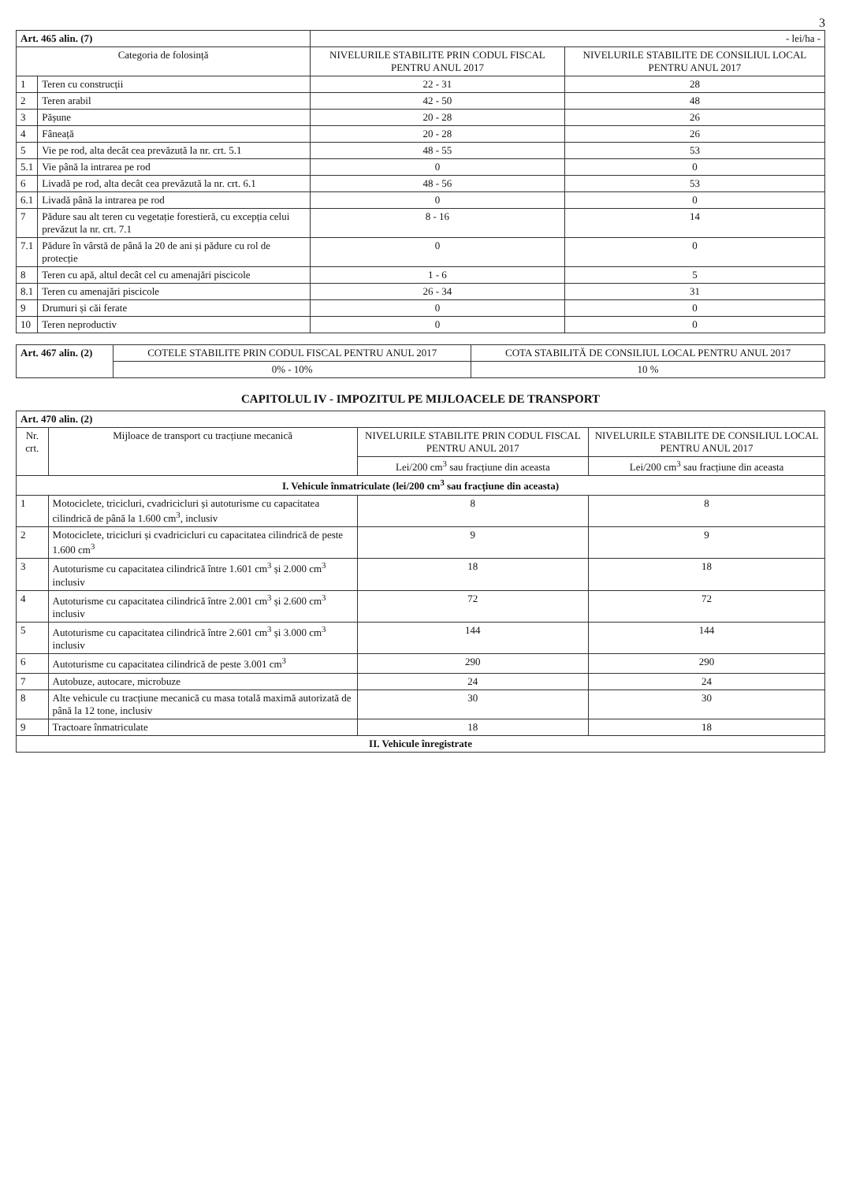3
| Art. 465 alin. (7) | | - lei/ha - | |
| Categoria de folosință | | NIVELURILE STABILITE PRIN CODUL FISCAL PENTRU ANUL 2017 | NIVELURILE STABILITE DE CONSILIUL LOCAL PENTRU ANUL 2017 |
| 1 | Teren cu construcții | 22 - 31 | 28 |
| 2 | Teren arabil | 42 - 50 | 48 |
| 3 | Pășune | 20 - 28 | 26 |
| 4 | Fâneață | 20 - 28 | 26 |
| 5 | Vie pe rod, alta decât cea prevăzută la nr. crt. 5.1 | 48 - 55 | 53 |
| 5.1 | Vie până la intrarea pe rod | 0 | 0 |
| 6 | Livadă pe rod, alta decât cea prevăzută la nr. crt. 6.1 | 48 - 56 | 53 |
| 6.1 | Livadă până la intrarea pe rod | 0 | 0 |
| 7 | Pădure sau alt teren cu vegetație forestieră, cu excepția celui prevăzut la nr. crt. 7.1 | 8 - 16 | 14 |
| 7.1 | Pădure în vârstă de până la 20 de ani și pădure cu rol de protecție | 0 | 0 |
| 8 | Teren cu apă, altul decât cel cu amenajări piscicole | 1 - 6 | 5 |
| 8.1 | Teren cu amenajări piscicole | 26 - 34 | 31 |
| 9 | Drumuri și căi ferate | 0 | 0 |
| 10 | Teren neproductiv | 0 | 0 |
| Art. 467 alin. (2) | COTELE STABILITE PRIN CODUL FISCAL PENTRU ANUL 2017 | COTA STABILITĂ DE CONSILIUL LOCAL PENTRU ANUL 2017 |
| | 0% - 10% | 10 % |
CAPITOLUL IV - IMPOZITUL PE MIJLOACELE DE TRANSPORT
| Art. 470 alin. (2) | | | |
| Nr. crt. | Mijloace de transport cu tracțiune mecanică | NIVELURILE STABILITE PRIN CODUL FISCAL PENTRU ANUL 2017 | NIVELURILE STABILITE DE CONSILIUL LOCAL PENTRU ANUL 2017 |
| | | Lei/200 cm<sup>3</sup> sau fracțiune din aceasta | Lei/200 cm<sup>3</sup> sau fracțiune din aceasta |
| I. Vehicule înmatriculate (lei/200 cm<sup>3</sup> sau fracțiune din aceasta) | | | |
| 1 | Motociclete, tricicluri, cvadricicluri și autoturisme cu capacitatea cilindrică de până la 1.600 cm<sup>3</sup>, inclusiv | 8 | 8 |
| 2 | Motociclete, tricicluri și cvadricicluri cu capacitatea cilindrică de peste 1.600 cm<sup>3</sup> | 9 | 9 |
| 3 | Autoturisme cu capacitatea cilindrică între 1.601 cm<sup>3</sup> și 2.000 cm<sup>3</sup> inclusiv | 18 | 18 |
| 4 | Autoturisme cu capacitatea cilindrică între 2.001 cm<sup>3</sup> și 2.600 cm<sup>3</sup> inclusiv | 72 | 72 |
| 5 | Autoturisme cu capacitatea cilindrică între 2.601 cm<sup>3</sup> și 3.000 cm<sup>3</sup> inclusiv | 144 | 144 |
| 6 | Autoturisme cu capacitatea cilindrică de peste 3.001 cm<sup>3</sup> | 290 | 290 |
| 7 | Autobuze, autocare, microbuze | 24 | 24 |
| 8 | Alte vehicule cu tracțiune mecanică cu masa totală maximă autorizată de până la 12 tone, inclusiv | 30 | 30 |
| 9 | Tractoare înmatriculate | 18 | 18 |
| II. Vehicule înregistrate | | | |